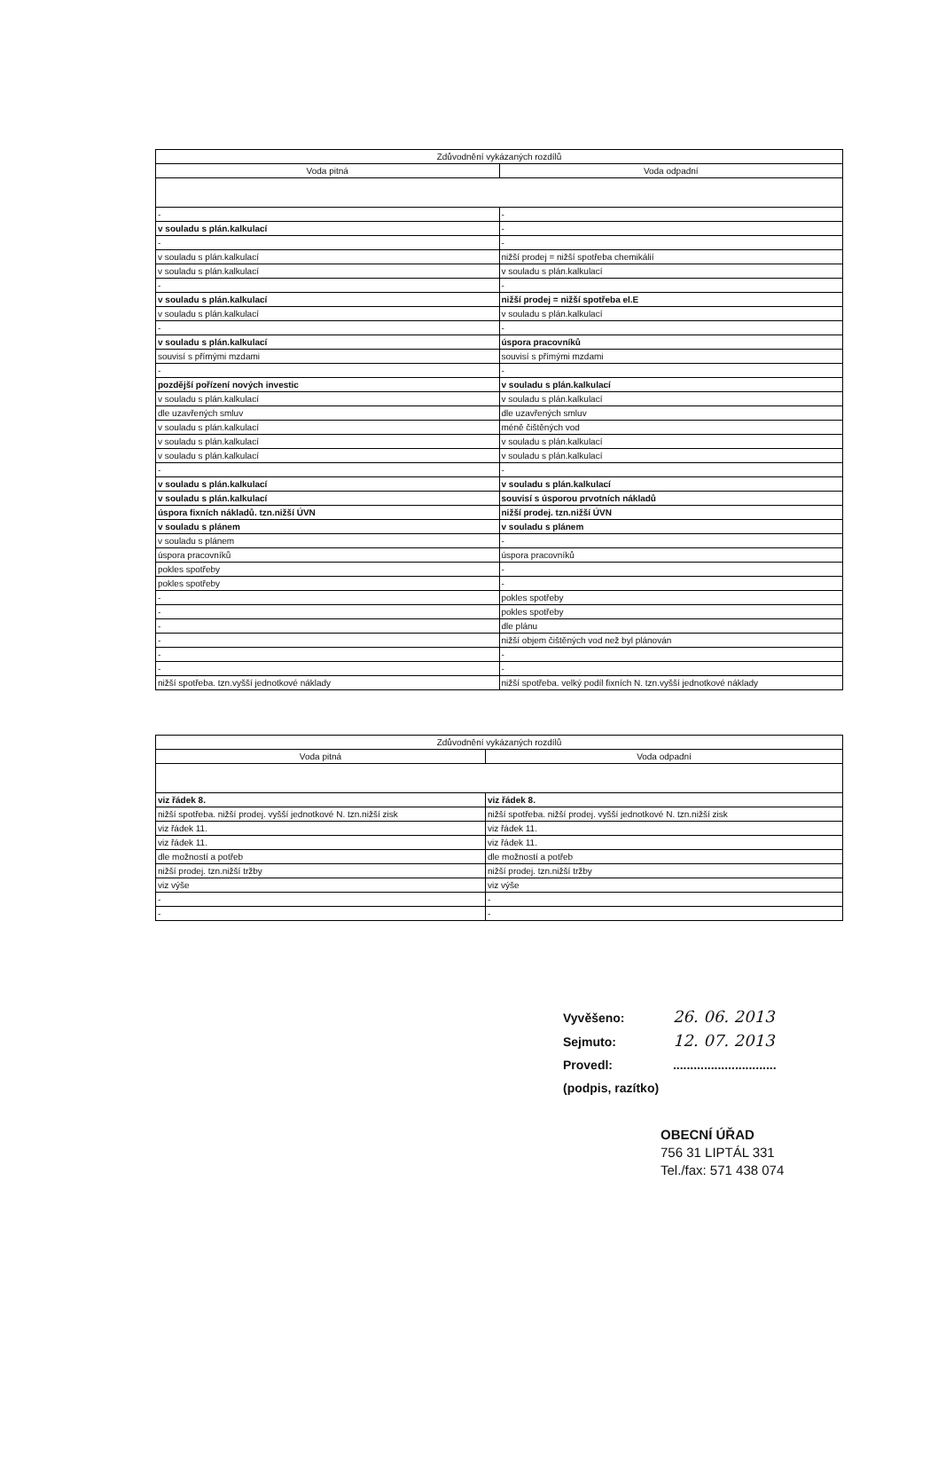| Zdůvodnění vykázaných rozdílů | |
| --- | --- |
| Voda pitná | Voda odpadní |
| - | - |
| v souladu s plán.kalkulací | - |
| - | - |
| v souladu s plán.kalkulací | nižší prodej = nižší spotřeba chemikálií |
| v souladu s plán.kalkulací | v souladu s plán.kalkulací |
| - | - |
| v souladu s plán.kalkulací | nižší prodej = nižší spotřeba el.E |
| v souladu s plán.kalkulací | v souladu s plán.kalkulací |
| - | - |
| v souladu s plán.kalkulací | úspora pracovníků |
| souvisí s přímými mzdami | souvisí s přímými mzdami |
| - | - |
| pozdější pořízení nových investic | v souladu s plán.kalkulací |
| v souladu s plán.kalkulací | v souladu s plán.kalkulací |
| dle uzavřených smluv | dle uzavřených smluv |
| v souladu s plán.kalkulací | méně čištěných vod |
| v souladu s plán.kalkulací | v souladu s plán.kalkulací |
| v souladu s plán.kalkulací | v souladu s plán.kalkulací |
| - | - |
| v souladu s plán.kalkulací | v souladu s plán.kalkulací |
| v souladu s plán.kalkulací | souvisí s úsporou prvotních nákladů |
| úspora fixních nákladů. tzn.nižší ÚVN | nižší prodej. tzn.nižší ÚVN |
| v souladu s plánem | v souladu s plánem |
| v souladu s plánem | - |
| úspora pracovníků | úspora pracovníků |
| pokles spotřeby | - |
| pokles spotřeby | - |
| - | pokles spotřeby |
| - | pokles spotřeby |
| - | dle plánu |
| - | nižší objem čištěných vod než byl plánován |
| - | - |
| - | - |
| nižší spotřeba. tzn.vyšší jednotkové náklady | nižší spotřeba. velký podíl fixních N. tzn.vyšší jednotkové náklady |
| Zdůvodnění vykázaných rozdílů | |
| --- | --- |
| Voda pitná | Voda odpadní |
| viz řádek 8. | viz řádek 8. |
| nižší spotřeba. nižší prodej. vyšší jednotkové N. tzn.nižší zisk | nižší spotřeba. nižší prodej. vyšší jednotkové N. tzn.nižší zisk |
| viz řádek 11. | viz řádek 11. |
| viz řádek 11. | viz řádek 11. |
| dle možností a potřeb | dle možností a potřeb |
| nižší prodej. tzn.nižší tržby | nižší prodej. tzn.nižší tržby |
| viz výše | viz výše |
| - | - |
| - | - |
Vyvěšeno: 26. 06. 2013
Sejmuto: 12. 07. 2013
Provedl: ..............................
(podpis, razítko)
OBECNÍ ÚŘAD
756 31 LIPTÁL 331
Tel./fax: 571 438 074